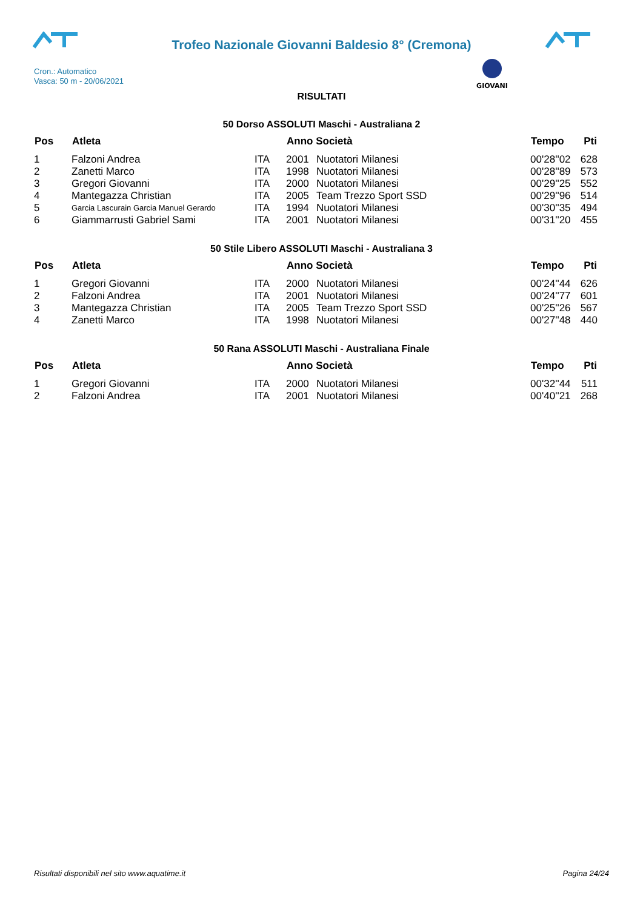Trofeo Nazionale Giovanni Baldesio 8° (Cremona)
Cron.: Automatico
Vasca: 50 m - 20/06/2021
GIOVANI
RISULTATI
50 Dorso ASSOLUTI Maschi - Australiana 2
| Pos | Atleta | | Anno Società | | Tempo | Pti |
| --- | --- | --- | --- | --- | --- | --- |
| 1 | Falzoni Andrea | ITA | 2001 | Nuotatori Milanesi | 00'28''02 | 628 |
| 2 | Zanetti Marco | ITA | 1998 | Nuotatori Milanesi | 00'28''89 | 573 |
| 3 | Gregori Giovanni | ITA | 2000 | Nuotatori Milanesi | 00'29''25 | 552 |
| 4 | Mantegazza Christian | ITA | 2005 | Team Trezzo Sport SSD | 00'29''96 | 514 |
| 5 | Garcia Lascurain Garcia Manuel Gerardo | ITA | 1994 | Nuotatori Milanesi | 00'30''35 | 494 |
| 6 | Giammarrusti Gabriel Sami | ITA | 2001 | Nuotatori Milanesi | 00'31''20 | 455 |
50 Stile Libero ASSOLUTI Maschi - Australiana 3
| Pos | Atleta | | Anno Società | | Tempo | Pti |
| --- | --- | --- | --- | --- | --- | --- |
| 1 | Gregori Giovanni | ITA | 2000 | Nuotatori Milanesi | 00'24''44 | 626 |
| 2 | Falzoni Andrea | ITA | 2001 | Nuotatori Milanesi | 00'24''77 | 601 |
| 3 | Mantegazza Christian | ITA | 2005 | Team Trezzo Sport SSD | 00'25''26 | 567 |
| 4 | Zanetti Marco | ITA | 1998 | Nuotatori Milanesi | 00'27''48 | 440 |
50 Rana ASSOLUTI Maschi - Australiana Finale
| Pos | Atleta | | Anno Società | | Tempo | Pti |
| --- | --- | --- | --- | --- | --- | --- |
| 1 | Gregori Giovanni | ITA | 2000 | Nuotatori Milanesi | 00'32''44 | 511 |
| 2 | Falzoni Andrea | ITA | 2001 | Nuotatori Milanesi | 00'40''21 | 268 |
Risultati disponibili nel sito www.aquatime.it Pagina 24/24